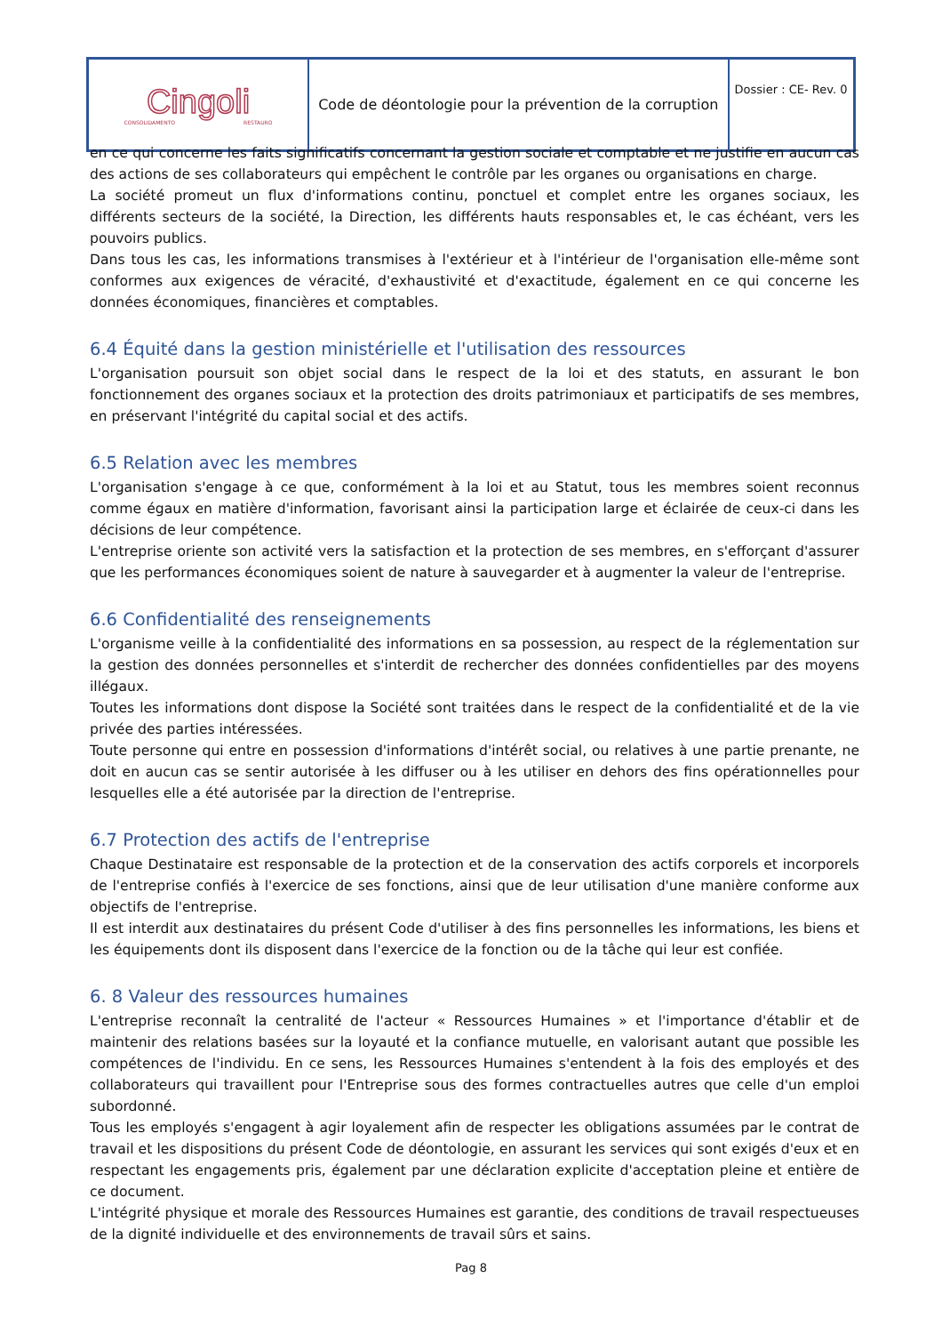| Cingoli CONSOLIDAMENTO RESTAURO | Code de déontologie pour la prévention de la corruption | Dossier : CE- Rev. 0 |
en ce qui concerne les faits significatifs concernant la gestion sociale et comptable et ne justifie en aucun cas des actions de ses collaborateurs qui empêchent le contrôle par les organes ou organisations en charge.
La société promeut un flux d'informations continu, ponctuel et complet entre les organes sociaux, les différents secteurs de la société, la Direction, les différents hauts responsables et, le cas échéant, vers les pouvoirs publics.
Dans tous les cas, les informations transmises à l'extérieur et à l'intérieur de l'organisation elle-même sont conformes aux exigences de véracité, d'exhaustivité et d'exactitude, également en ce qui concerne les données économiques, financières et comptables.
6.4 Équité dans la gestion ministérielle et l'utilisation des ressources
L'organisation poursuit son objet social dans le respect de la loi et des statuts, en assurant le bon fonctionnement des organes sociaux et la protection des droits patrimoniaux et participatifs de ses membres, en préservant l'intégrité du capital social et des actifs.
6.5 Relation avec les membres
L'organisation s'engage à ce que, conformément à la loi et au Statut, tous les membres soient reconnus comme égaux en matière d'information, favorisant ainsi la participation large et éclairée de ceux-ci dans les décisions de leur compétence.
L'entreprise oriente son activité vers la satisfaction et la protection de ses membres, en s'efforçant d'assurer que les performances économiques soient de nature à sauvegarder et à augmenter la valeur de l'entreprise.
6.6 Confidentialité des renseignements
L'organisme veille à la confidentialité des informations en sa possession, au respect de la réglementation sur la gestion des données personnelles et s'interdit de rechercher des données confidentielles par des moyens illégaux.
Toutes les informations dont dispose la Société sont traitées dans le respect de la confidentialité et de la vie privée des parties intéressées.
Toute personne qui entre en possession d'informations d'intérêt social, ou relatives à une partie prenante, ne doit en aucun cas se sentir autorisée à les diffuser ou à les utiliser en dehors des fins opérationnelles pour lesquelles elle a été autorisée par la direction de l'entreprise.
6.7 Protection des actifs de l'entreprise
Chaque Destinataire est responsable de la protection et de la conservation des actifs corporels et incorporels de l'entreprise confiés à l'exercice de ses fonctions, ainsi que de leur utilisation d'une manière conforme aux objectifs de l'entreprise.
Il est interdit aux destinataires du présent Code d'utiliser à des fins personnelles les informations, les biens et les équipements dont ils disposent dans l'exercice de la fonction ou de la tâche qui leur est confiée.
6. 8 Valeur des ressources humaines
L'entreprise reconnaît la centralité de l'acteur « Ressources Humaines » et l'importance d'établir et de maintenir des relations basées sur la loyauté et la confiance mutuelle, en valorisant autant que possible les compétences de l'individu. En ce sens, les Ressources Humaines s'entendent à la fois des employés et des collaborateurs qui travaillent pour l'Entreprise sous des formes contractuelles autres que celle d'un emploi subordonné.
Tous les employés s'engagent à agir loyalement afin de respecter les obligations assumées par le contrat de travail et les dispositions du présent Code de déontologie, en assurant les services qui sont exigés d'eux et en respectant les engagements pris, également par une déclaration explicite d'acceptation pleine et entière de ce document.
L'intégrité physique et morale des Ressources Humaines est garantie, des conditions de travail respectueuses de la dignité individuelle et des environnements de travail sûrs et sains.
Pag 8